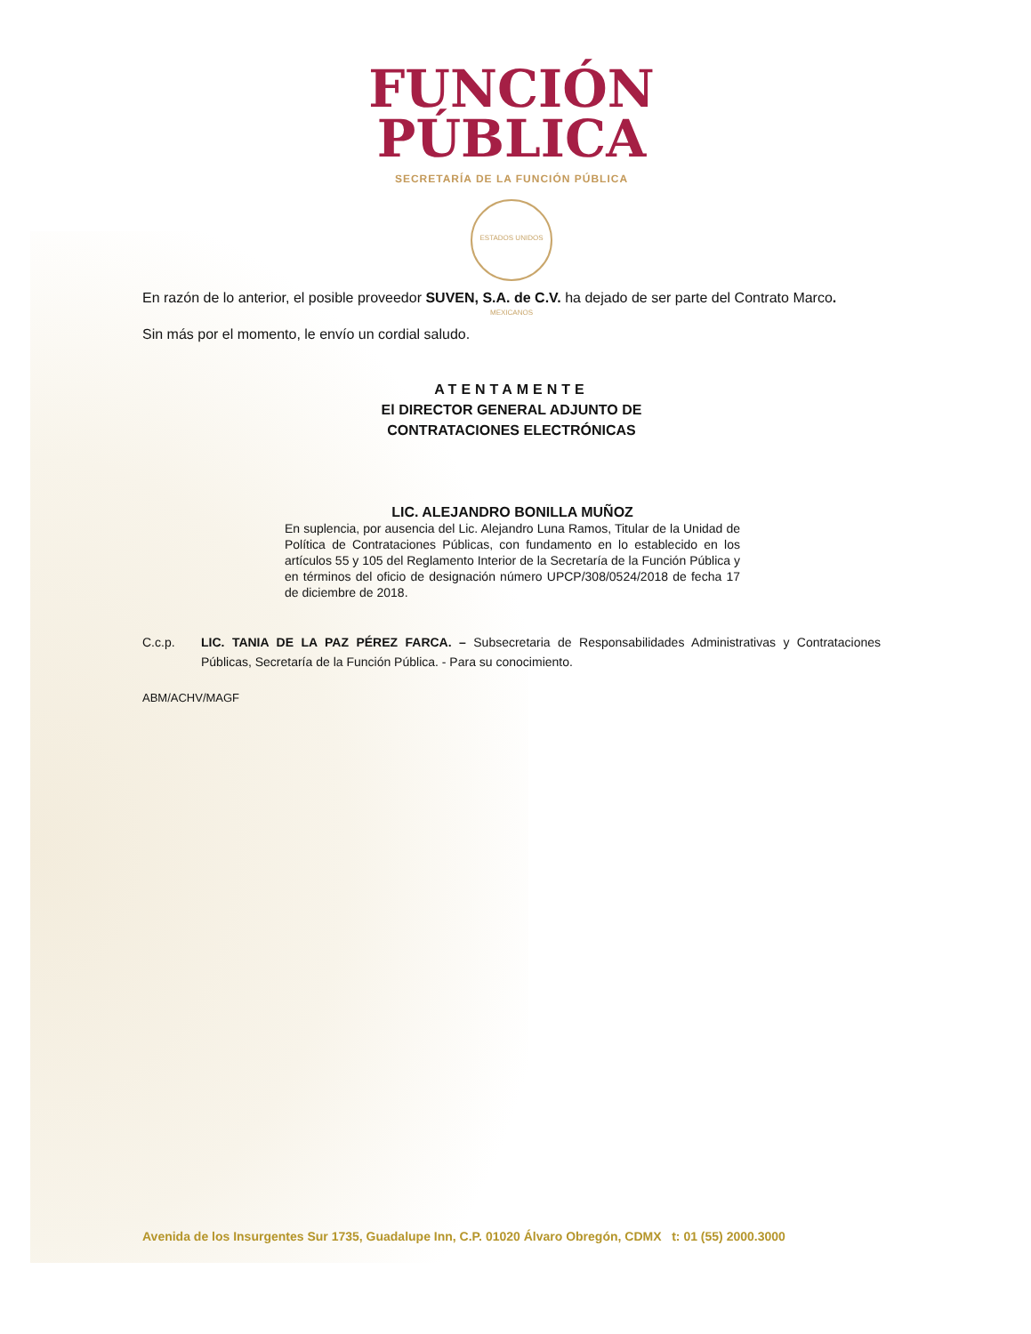FUNCIÓN
PÚBLICA
SECRETARÍA DE LA FUNCIÓN PÚBLICA
ESTADOS UNIDOS MEXICANOS
En razón de lo anterior, el posible proveedor SUVEN, S.A. de C.V. ha dejado de ser parte del Contrato Marco.
Sin más por el momento, le envío un cordial saludo.
ATENTAMENTE
El DIRECTOR GENERAL ADJUNTO DE
CONTRATACIONES ELECTRÓNICAS
LIC. ALEJANDRO BONILLA MUÑOZ
En suplencia, por ausencia del Lic. Alejandro Luna Ramos, Titular de la Unidad de Política de Contrataciones Públicas, con fundamento en lo establecido en los artículos 55 y 105 del Reglamento Interior de la Secretaría de la Función Pública y en términos del oficio de designación número UPCP/308/0524/2018 de fecha 17 de diciembre de 2018.
C.c.p. LIC. TANIA DE LA PAZ PÉREZ FARCA. – Subsecretaria de Responsabilidades Administrativas y Contrataciones Públicas, Secretaría de la Función Pública. - Para su conocimiento.
ABM/ACHV/MAGF
Avenida de los Insurgentes Sur 1735, Guadalupe Inn, C.P. 01020 Álvaro Obregón, CDMX t: 01 (55) 2000.3000